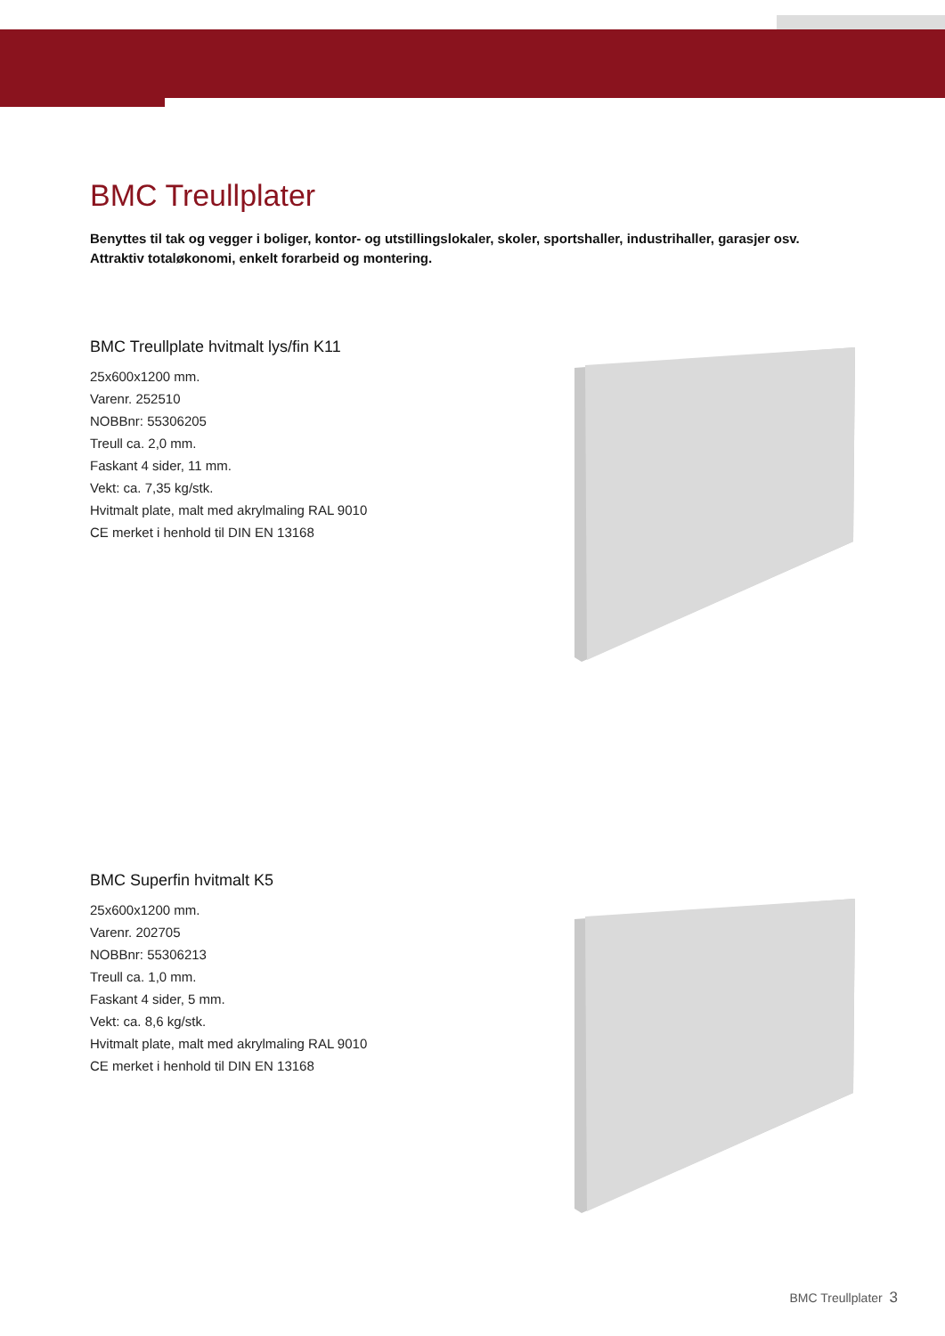BMC Treullplater
Benyttes til tak og vegger i boliger, kontor- og utstillingslokaler, skoler, sportshaller, industrihaller, garasjer osv.
Attraktiv totaløkonomi, enkelt forarbeid og montering.
BMC Treullplate hvitmalt lys/fin K11
25x600x1200 mm.
Varenr. 252510
NOBBnr: 55306205
Treull ca. 2,0 mm.
Faskant 4 sider, 11 mm.
Vekt: ca. 7,35 kg/stk.
Hvitmalt plate, malt med akrylmaling RAL 9010
CE merket i henhold til DIN EN 13168
BMC Superfin hvitmalt K5
25x600x1200 mm.
Varenr. 202705
NOBBnr: 55306213
Treull ca. 1,0 mm.
Faskant 4 sider, 5 mm.
Vekt: ca. 8,6 kg/stk.
Hvitmalt plate, malt med akrylmaling RAL 9010
CE merket i henhold til DIN EN 13168
BMC Treullplater 3